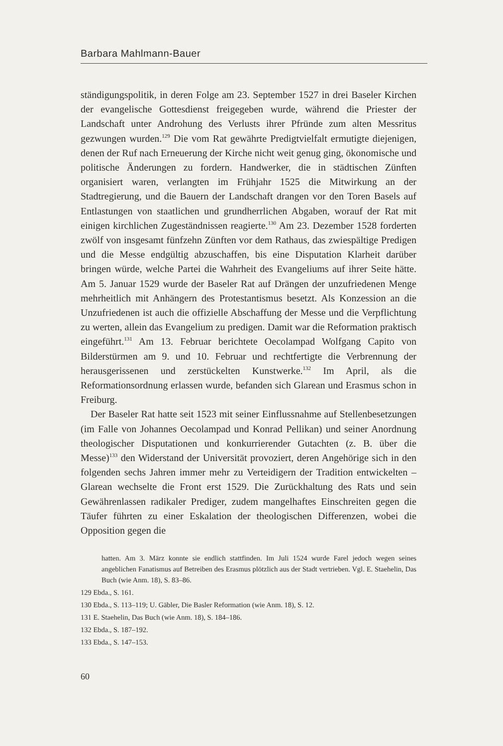Barbara Mahlmann-Bauer
ständigungspolitik, in deren Folge am 23. September 1527 in drei Baseler Kirchen der evangelische Gottesdienst freigegeben wurde, während die Priester der Landschaft unter Androhung des Verlusts ihrer Pfründe zum alten Messritus gezwungen wurden.<sup>129</sup> Die vom Rat gewährte Predigtvielfalt ermutigte diejenigen, denen der Ruf nach Erneuerung der Kirche nicht weit genug ging, ökonomische und politische Änderungen zu fordern. Handwerker, die in städtischen Zünften organisiert waren, verlangten im Frühjahr 1525 die Mitwirkung an der Stadtregierung, und die Bauern der Landschaft drangen vor den Toren Basels auf Entlastungen von staatlichen und grundherrlichen Abgaben, worauf der Rat mit einigen kirchlichen Zugeständnissen reagierte.<sup>130</sup> Am 23. Dezember 1528 forderten zwölf von insgesamt fünfzehn Zünften vor dem Rathaus, das zwiespältige Predigen und die Messe endgültig abzuschaffen, bis eine Disputation Klarheit darüber bringen würde, welche Partei die Wahrheit des Evangeliums auf ihrer Seite hätte. Am 5. Januar 1529 wurde der Baseler Rat auf Drängen der unzufriedenen Menge mehrheitlich mit Anhängern des Protestantismus besetzt. Als Konzession an die Unzufriedenen ist auch die offizielle Abschaffung der Messe und die Verpflichtung zu werten, allein das Evangelium zu predigen. Damit war die Reformation praktisch eingeführt.<sup>131</sup> Am 13. Februar berichtete Oecolampad Wolfgang Capito von Bilderstürmen am 9. und 10. Februar und rechtfertigte die Verbrennung der herausgerissenen und zerstückelten Kunstwerke.<sup>132</sup> Im April, als die Reformationsordnung erlassen wurde, befanden sich Glarean und Erasmus schon in Freiburg.
Der Baseler Rat hatte seit 1523 mit seiner Einflussnahme auf Stellenbesetzungen (im Falle von Johannes Oecolampad und Konrad Pellikan) und seiner Anordnung theologischer Disputationen und konkurrierender Gutachten (z. B. über die Messe)<sup>133</sup> den Widerstand der Universität provoziert, deren Angehörige sich in den folgenden sechs Jahren immer mehr zu Verteidigern der Tradition entwickelten – Glarean wechselte die Front erst 1529. Die Zurückhaltung des Rats und sein Gewährenlassen radikaler Prediger, zudem mangelhaftes Einschreiten gegen die Täufer führten zu einer Eskalation der theologischen Differenzen, wobei die Opposition gegen die
hatten. Am 3. März konnte sie endlich stattfinden. Im Juli 1524 wurde Farel jedoch wegen seines angeblichen Fanatismus auf Betreiben des Erasmus plötzlich aus der Stadt vertrieben. Vgl. E. Staehelin, Das Buch (wie Anm. 18), S. 83–86.
129 Ebda., S. 161.
130 Ebda., S. 113–119; U. Gäbler, Die Basler Reformation (wie Anm. 18), S. 12.
131 E. Staehelin, Das Buch (wie Anm. 18), S. 184–186.
132 Ebda., S. 187–192.
133 Ebda., S. 147–153.
60